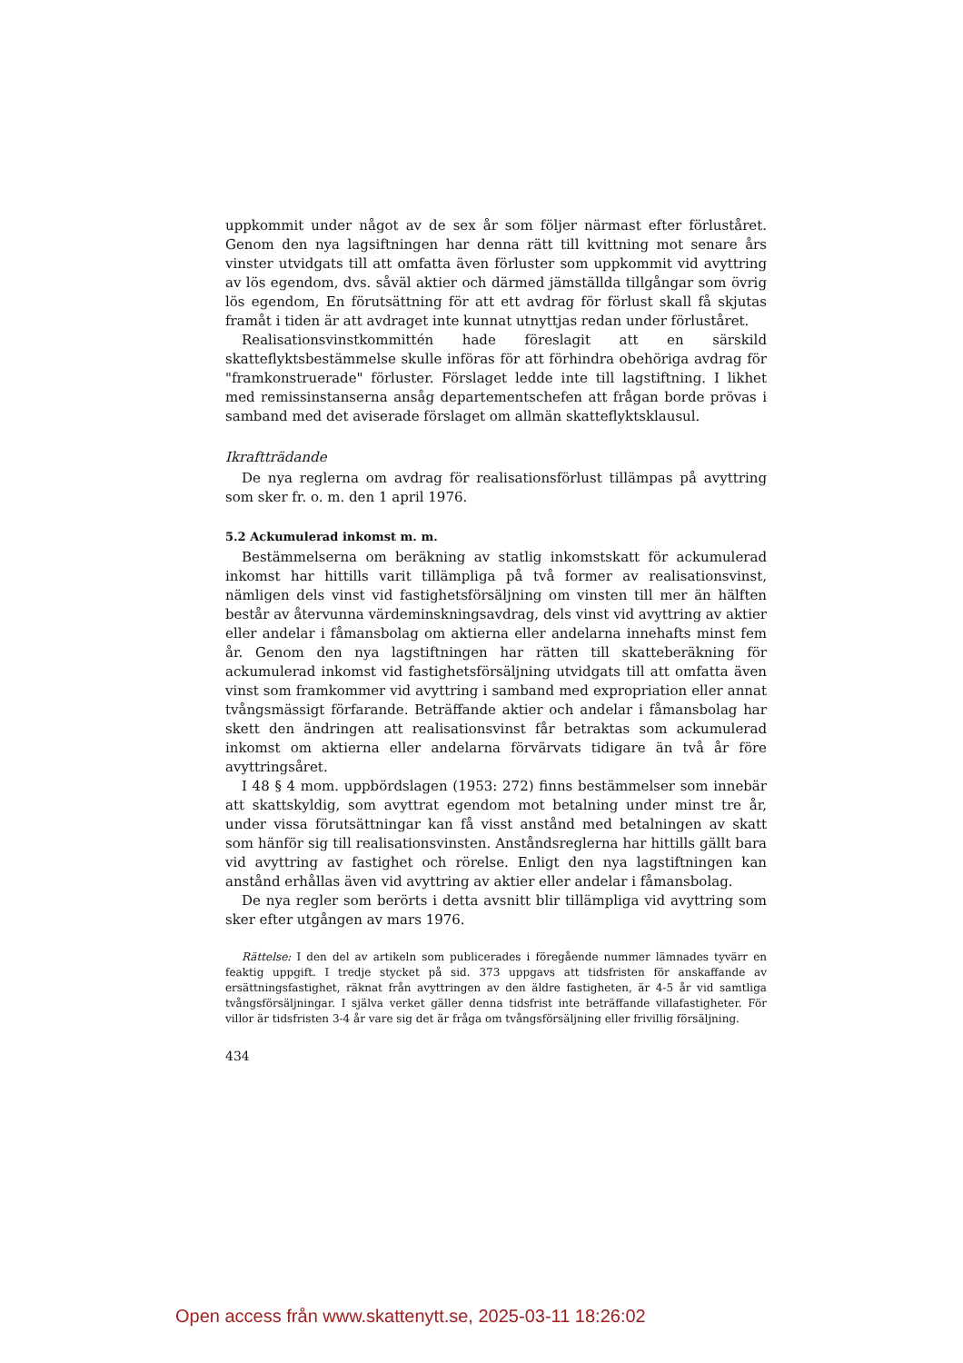uppkommit under något av de sex år som följer närmast efter förluståret. Genom den nya lagsiftningen har denna rätt till kvittning mot senare års vinster utvidgats till att omfatta även förluster som uppkommit vid avyttring av lös egendom, dvs. såväl aktier och därmed jämställda tillgångar som övrig lös egendom, En förutsättning för att ett avdrag för förlust skall få skjutas framåt i tiden är att avdraget inte kunnat utnyttjas redan under förluståret.
Realisationsvinstkommittén hade föreslagit att en särskild skatteflyktsbestämmelse skulle införas för att förhindra obehöriga avdrag för "framkonstruerade" förluster. Förslaget ledde inte till lagstiftning. I likhet med remissinstanserna ansåg departementschefen att frågan borde prövas i samband med det aviserade förslaget om allmän skatteflyktsklausul.
Ikraftträdande
De nya reglerna om avdrag för realisationsförlust tillämpas på avyttring som sker fr. o. m. den 1 april 1976.
5.2 Ackumulerad inkomst m. m.
Bestämmelserna om beräkning av statlig inkomstskatt för ackumulerad inkomst har hittills varit tillämpliga på två former av realisationsvinst, nämligen dels vinst vid fastighetsförsäljning om vinsten till mer än hälften består av återvunna värdeminskningsavdrag, dels vinst vid avyttring av aktier eller andelar i fåmansbolag om aktierna eller andelarna innehafts minst fem år. Genom den nya lagstiftningen har rätten till skatteberäkning för ackumulerad inkomst vid fastighetsförsäljning utvidgats till att omfatta även vinst som framkommer vid avyttring i samband med expropriation eller annat tvångsmässigt förfarande. Beträffande aktier och andelar i fåmansbolag har skett den ändringen att realisationsvinst får betraktas som ackumulerad inkomst om aktierna eller andelarna förvärvats tidigare än två år före avyttringsåret.
I 48 § 4 mom. uppbördslagen (1953: 272) finns bestämmelser som innebär att skattskyldig, som avyttrat egendom mot betalning under minst tre år, under vissa förutsättningar kan få visst anstånd med betalningen av skatt som hänför sig till realisationsvinsten. Anståndsreglerna har hittills gällt bara vid avyttring av fastighet och rörelse. Enligt den nya lagstiftningen kan anstånd erhållas även vid avyttring av aktier eller andelar i fåmansbolag.
De nya regler som berörts i detta avsnitt blir tillämpliga vid avyttring som sker efter utgången av mars 1976.
Rättelse: I den del av artikeln som publicerades i föregående nummer lämnades tyvärr en feaktig uppgift. I tredje stycket på sid. 373 uppgavs att tidsfristen för anskaffande av ersättningsfastighet, räknat från avyttringen av den äldre fastigheten, är 4-5 år vid samtliga tvångsförsäljningar. I själva verket gäller denna tidsfrist inte beträffande villafastigheter. För villor är tidsfristen 3-4 år vare sig det är fråga om tvångsförsäljning eller frivillig försäljning.
434
Open access från www.skattenytt.se, 2025-03-11 18:26:02